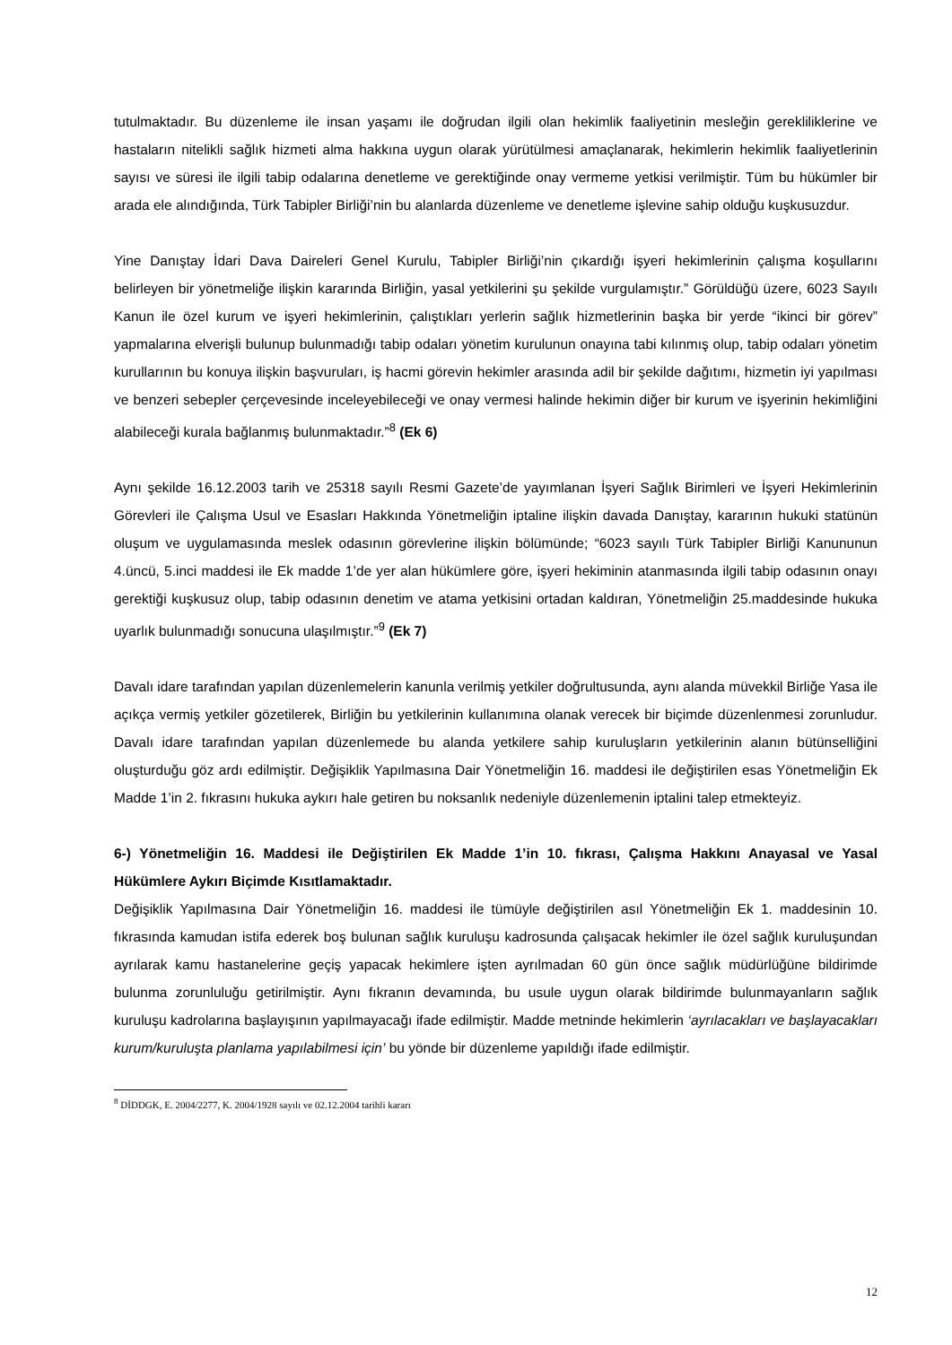tutulmaktadır. Bu düzenleme ile insan yaşamı ile doğrudan ilgili olan hekimlik faaliyetinin mesleğin gerekliliklerine ve hastaların nitelikli sağlık hizmeti alma hakkına uygun olarak yürütülmesi amaçlanarak, hekimlerin hekimlik faaliyetlerinin sayısı ve süresi ile ilgili tabip odalarına denetleme ve gerektiğinde onay vermeme yetkisi verilmiştir. Tüm bu hükümler bir arada ele alındığında, Türk Tabipler Birliği’nin bu alanlarda düzenleme ve denetleme işlevine sahip olduğu kuşkusuzdur.
Yine Danıştay İdari Dava Daireleri Genel Kurulu, Tabipler Birliği’nin çıkardığı işyeri hekimlerinin çalışma koşullarını belirleyen bir yönetmeliğe ilişkin kararında Birliğin, yasal yetkilerini şu şekilde vurgulamıştır.” Görüldüğü üzere, 6023 Sayılı Kanun ile özel kurum ve işyeri hekimlerinin, çalıştıkları yerlerin sağlık hizmetlerinin başka bir yerde “ikinci bir görev” yapmalarına elverişli bulunup bulunmadığı tabip odaları yönetim kurulunun onayına tabi kılınmış olup, tabip odaları yönetim kurullarının bu konuya ilişkin başvuruları, iş hacmi görevin hekimler arasında adil bir şekilde dağıtımı, hizmetin iyi yapılması ve benzeri sebepler çerçevesinde inceleyebileceği ve onay vermesi halinde hekimin diğer bir kurum ve işyerinin hekimliğini alabileceği kurala bağlanmış bulunmaktadır.”<sup>8</sup> (Ek 6)
Aynı şekilde 16.12.2003 tarih ve 25318 sayılı Resmi Gazete’de yayımlanan İşyeri Sağlık Birimleri ve İşyeri Hekimlerinin Görevleri ile Çalışma Usul ve Esasları Hakkında Yönetmeliğin iptaline ilişkin davada Danıştay, kararının hukuki statünün oluşum ve uygulamasında meslek odasının görevlerine ilişkin bölümünde; “6023 sayılı Türk Tabipler Birliği Kanununun 4.üncü, 5.inci maddesi ile Ek madde 1’de yer alan hükümlere göre, işyeri hekiminin atanmasında ilgili tabip odasının onayı gerektiği kuşkusuz olup, tabip odasının denetim ve atama yetkisini ortadan kaldıran, Yönetmeliğin 25.maddesinde hukuka uyarlık bulunmadığı sonucuna ulaşılmıştır.”<sup>9</sup> (Ek 7)
Davalı idare tarafından yapılan düzenlemelerin kanunla verilmiş yetkiler doğrultusunda, aynı alanda müvekkil Birliğe Yasa ile açıkça vermiş yetkiler gözetilerek, Birliğin bu yetkilerinin kullanımına olanak verecek bir biçimde düzenlenmesi zorunludur. Davalı idare tarafından yapılan düzenlemede bu alanda yetkilere sahip kuruluşların yetkilerinin alanın bütünselliğini oluşturduğu göz ardı edilmiştir. Değişiklik Yapılmasına Dair Yönetmeliğin 16. maddesi ile değiştirilen esas Yönetmeliğin Ek Madde 1’in 2. fıkrasını hukuka aykırı hale getiren bu noksanlık nedeniyle düzenlemenin iptalini talep etmekteyiz.
6-) Yönetmeliğin 16. Maddesi ile Değiştirilen Ek Madde 1’in 10. fıkrası, Çalışma Hakkını Anayasal ve Yasal Hükümlere Aykırı Biçimde Kısıtlamaktadır.
Değişiklik Yapılmasına Dair Yönetmeliğin 16. maddesi ile tümüyle değiştirilen asıl Yönetmeliğin Ek 1. maddesinin 10. fıkrasında kamudan istifa ederek boş bulunan sağlık kuruluşu kadrosunda çalışacak hekimler ile özel sağlık kuruluşundan ayrılarak kamu hastanelerine geçiş yapacak hekimlere işten ayrılmadan 60 gün önce sağlık müdürlüğüne bildirimde bulunma zorunluluğu getirilmiştir. Aynı fıkranın devamında, bu usule uygun olarak bildirimde bulunmayanların sağlık kuruluşu kadrolarına başlayışının yapılmayacağı ifade edilmiştir. Madde metninde hekimlerin ‘ayrılacakları ve başlayacakları kurum/kuruluşta planlama yapılabilmesi için’ bu yönde bir düzenleme yapıldığı ifade edilmiştir.
<sup>8</sup> DİDDGK, E. 2004/2277, K. 2004/1928 sayılı ve 02.12.2004 tarihli kararı
12